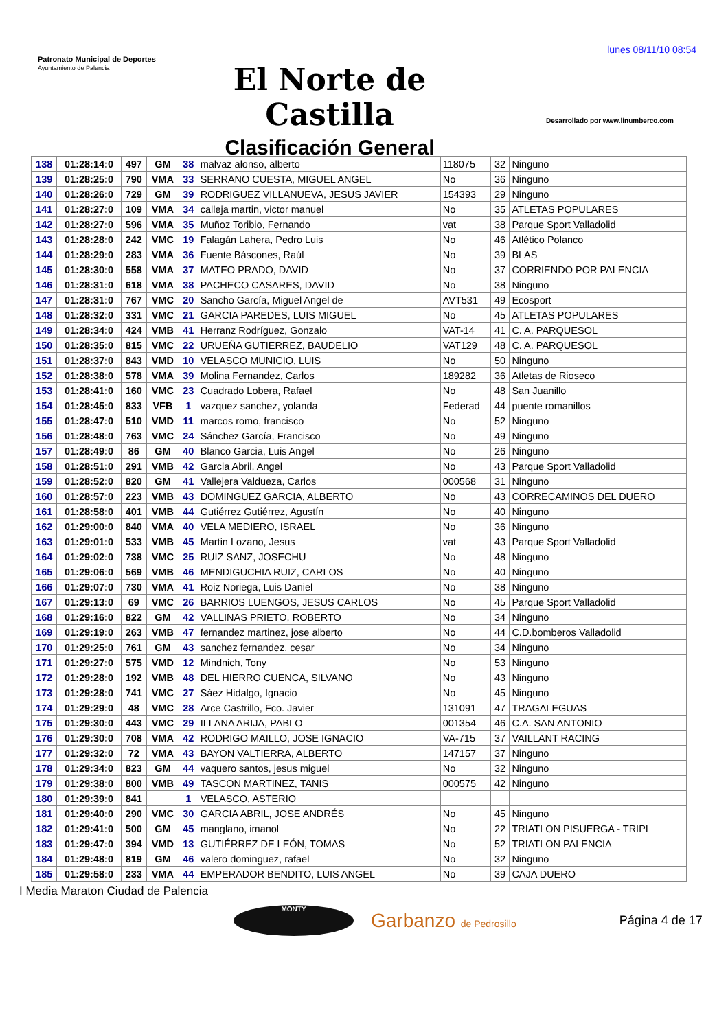lunes 08/11/10 08:54
Patronato Municipal de Deportes
Ayuntamiento de Palencia
El Norte de Castilla
Clasificación General
Desarrollado por www.linumberco.com
| 138 | 01:28:14:0 | 497 | GM | 38 | malvaz alonso, alberto | 118075 | 32 | Ninguno |
| 139 | 01:28:25:0 | 790 | VMA | 33 | SERRANO CUESTA, MIGUEL ANGEL | No | 36 | Ninguno |
| 140 | 01:28:26:0 | 729 | GM | 39 | RODRIGUEZ VILLANUEVA, JESUS JAVIER | 154393 | 29 | Ninguno |
| 141 | 01:28:27:0 | 109 | VMA | 34 | calleja martin, victor manuel | No | 35 | ATLETAS POPULARES |
| 142 | 01:28:27:0 | 596 | VMA | 35 | Muñoz Toribio, Fernando | vat | 38 | Parque Sport Valladolid |
| 143 | 01:28:28:0 | 242 | VMC | 19 | Falagán Lahera, Pedro Luis | No | 46 | Atlético Polanco |
| 144 | 01:28:29:0 | 283 | VMA | 36 | Fuente Báscones, Raúl | No | 39 | BLAS |
| 145 | 01:28:30:0 | 558 | VMA | 37 | MATEO PRADO, DAVID | No | 37 | CORRIENDO POR PALENCIA |
| 146 | 01:28:31:0 | 618 | VMA | 38 | PACHECO CASARES, DAVID | No | 38 | Ninguno |
| 147 | 01:28:31:0 | 767 | VMC | 20 | Sancho García, Miguel Angel de | AVT531 | 49 | Ecosport |
| 148 | 01:28:32:0 | 331 | VMC | 21 | GARCIA PAREDES, LUIS MIGUEL | No | 45 | ATLETAS POPULARES |
| 149 | 01:28:34:0 | 424 | VMB | 41 | Herranz Rodríguez, Gonzalo | VAT-14 | 41 | C. A. PARQUESOL |
| 150 | 01:28:35:0 | 815 | VMC | 22 | URUEÑA GUTIERREZ, BAUDELIO | VAT129 | 48 | C. A. PARQUESOL |
| 151 | 01:28:37:0 | 843 | VMD | 10 | VELASCO MUNICIO, LUIS | No | 50 | Ninguno |
| 152 | 01:28:38:0 | 578 | VMA | 39 | Molina Fernandez, Carlos | 189282 | 36 | Atletas de Rioseco |
| 153 | 01:28:41:0 | 160 | VMC | 23 | Cuadrado Lobera, Rafael | No | 48 | San Juanillo |
| 154 | 01:28:45:0 | 833 | VFB | 1 | vazquez sanchez, yolanda | Federad | 44 | puente romanillos |
| 155 | 01:28:47:0 | 510 | VMD | 11 | marcos romo, francisco | No | 52 | Ninguno |
| 156 | 01:28:48:0 | 763 | VMC | 24 | Sánchez García, Francisco | No | 49 | Ninguno |
| 157 | 01:28:49:0 | 86 | GM | 40 | Blanco Garcia, Luis Angel | No | 26 | Ninguno |
| 158 | 01:28:51:0 | 291 | VMB | 42 | Garcia Abril, Angel | No | 43 | Parque Sport Valladolid |
| 159 | 01:28:52:0 | 820 | GM | 41 | Vallejera Valdueza, Carlos | 000568 | 31 | Ninguno |
| 160 | 01:28:57:0 | 223 | VMB | 43 | DOMINGUEZ GARCIA, ALBERTO | No | 43 | CORRECAMINOS DEL DUERO |
| 161 | 01:28:58:0 | 401 | VMB | 44 | Gutiérrez Gutiérrez, Agustín | No | 40 | Ninguno |
| 162 | 01:29:00:0 | 840 | VMA | 40 | VELA MEDIERO, ISRAEL | No | 36 | Ninguno |
| 163 | 01:29:01:0 | 533 | VMB | 45 | Martin Lozano, Jesus | vat | 43 | Parque Sport Valladolid |
| 164 | 01:29:02:0 | 738 | VMC | 25 | RUIZ SANZ, JOSECHU | No | 48 | Ninguno |
| 165 | 01:29:06:0 | 569 | VMB | 46 | MENDIGUCHIA RUIZ, CARLOS | No | 40 | Ninguno |
| 166 | 01:29:07:0 | 730 | VMA | 41 | Roiz Noriega, Luis Daniel | No | 38 | Ninguno |
| 167 | 01:29:13:0 | 69 | VMC | 26 | BARRIOS LUENGOS, JESUS CARLOS | No | 45 | Parque Sport Valladolid |
| 168 | 01:29:16:0 | 822 | GM | 42 | VALLINAS PRIETO, ROBERTO | No | 34 | Ninguno |
| 169 | 01:29:19:0 | 263 | VMB | 47 | fernandez martinez, jose alberto | No | 44 | C.D.bomberos Valladolid |
| 170 | 01:29:25:0 | 761 | GM | 43 | sanchez fernandez, cesar | No | 34 | Ninguno |
| 171 | 01:29:27:0 | 575 | VMD | 12 | Mindnich, Tony | No | 53 | Ninguno |
| 172 | 01:29:28:0 | 192 | VMB | 48 | DEL HIERRO CUENCA, SILVANO | No | 43 | Ninguno |
| 173 | 01:29:28:0 | 741 | VMC | 27 | Sáez Hidalgo, Ignacio | No | 45 | Ninguno |
| 174 | 01:29:29:0 | 48 | VMC | 28 | Arce Castrillo, Fco. Javier | 131091 | 47 | TRAGALEGUAS |
| 175 | 01:29:30:0 | 443 | VMC | 29 | ILLANA ARIJA, PABLO | 001354 | 46 | C.A. SAN ANTONIO |
| 176 | 01:29:30:0 | 708 | VMA | 42 | RODRIGO MAILLO, JOSE IGNACIO | VA-715 | 37 | VAILLANT RACING |
| 177 | 01:29:32:0 | 72 | VMA | 43 | BAYON VALTIERRA, ALBERTO | 147157 | 37 | Ninguno |
| 178 | 01:29:34:0 | 823 | GM | 44 | vaquero santos, jesus miguel | No | 32 | Ninguno |
| 179 | 01:29:38:0 | 800 | VMB | 49 | TASCON MARTINEZ, TANIS | 000575 | 42 | Ninguno |
| 180 | 01:29:39:0 | 841 | | 1 | VELASCO, ASTERIO | | | |
| 181 | 01:29:40:0 | 290 | VMC | 30 | GARCIA ABRIL, JOSE ANDRÉS | No | 45 | Ninguno |
| 182 | 01:29:41:0 | 500 | GM | 45 | manglano, imanol | No | 22 | TRIATLON PISUERGA - TRIPI |
| 183 | 01:29:47:0 | 394 | VMD | 13 | GUTIÉRREZ DE LEÓN, TOMAS | No | 52 | TRIATLON PALENCIA |
| 184 | 01:29:48:0 | 819 | GM | 46 | valero dominguez, rafael | No | 32 | Ninguno |
| 185 | 01:29:58:0 | 233 | VMA | 44 | EMPERADOR BENDITO, LUIS ANGEL | No | 39 | CAJA DUERO |
I Media Maraton Ciudad de Palencia
MONTY
Garbanzo de Pedrosillo
Página 4 de 17